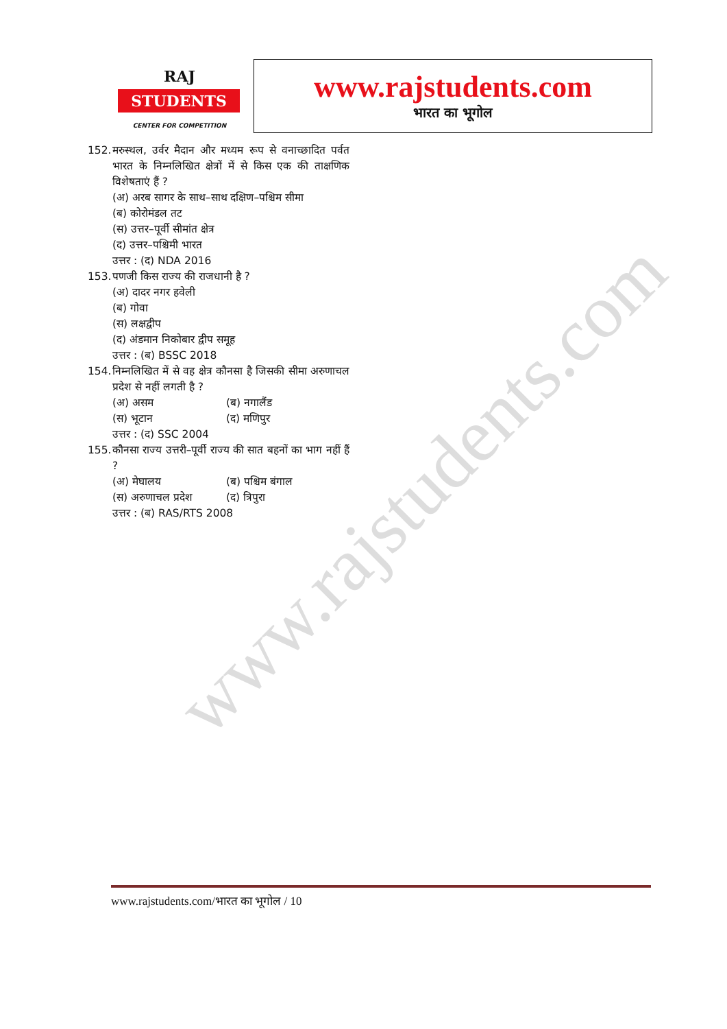www.rajstudents.com
RAJ
STUDENTS
CENTER FOR COMPETITION
www.rajstudents.com
भारत का भूगोल
152.
मरुस्थल, उर्वर मैदान और मध्यम रूप से वनाच्छादित पर्वत भारत के निम्नलिखित क्षेत्रों में से किस एक की ताक्षणिक विशेषताएं हैं ?
(अ) अरब सागर के साथ–साथ दक्षिण–पश्चिम सीमा
(ब) कोरोमंडल तट
(स) उत्तर–पूर्वी सीमांत क्षेत्र
(द) उत्तर–पश्चिमी भारत
उत्तर : (द) NDA 2016
153.
पणजी किस राज्य की राजधानी है ?
(अ) दादर नगर हवेली
(ब) गोवा
(स) लक्षद्वीप
(द) अंडमान निकोबार द्वीप समूह
उत्तर : (ब) BSSC 2018
154.
निम्नलिखित में से वह क्षेत्र कौनसा है जिसकी सीमा अरुणाचल प्रदेश से नहीं लगती है ?
(अ) असम (ब) नगालैंड
(स) भूटान (द) मणिपुर
उत्तर : (द) SSC 2004
155.
कौनसा राज्य उत्तरी–पूर्वी राज्य की सात बहनों का भाग नहीं हैं ?
(अ) मेघालय (ब) पश्चिम बंगाल
(स) अरुणाचल प्रदेश (द) त्रिपुरा
उत्तर : (ब) RAS/RTS 2008
www.rajstudents.com/भारत का भूगोल / 10